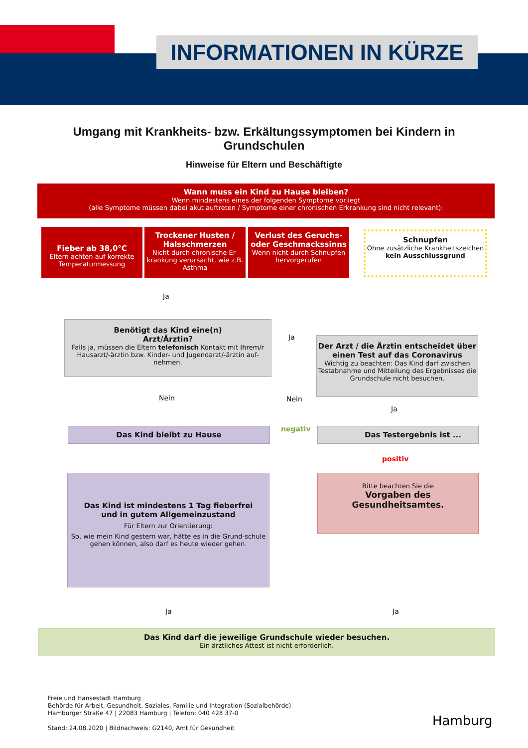INFORMATIONEN IN KÜRZE
Umgang mit Krankheits- bzw. Erkältungssymptomen bei Kindern in
Grundschulen
Hinweise für Eltern und Beschäftigte
Wann muss ein Kind zu Hause bleiben?
Wenn mindestens eines der folgenden Symptome vorliegt
(alle Symptome müssen dabei akut auftreten / Symptome einer chronischen Erkrankung sind nicht relevant):
Fieber ab 38,0°C
Eltern achten auf korrekte Temperaturmessung
Trockener Husten / Halsschmerzen
Nicht durch chronische Er-krankung verursacht, wie z.B. Asthma
Verlust des Geruchs- oder Geschmackssinns
Wenn nicht durch Schnupfen hervorgerufen
Schnupfen
Ohne zusätzliche Krankheitszeichen
kein Ausschlussgrund
Ja
Benötigt das Kind eine(n)
Arzt/Ärztin?
Falls ja, müssen die Eltern telefonisch Kontakt mit Ihrem/r Hausarzt/-ärztin bzw. Kinder- und Jugendarzt/-ärztin auf-nehmen.
Ja
Der Arzt / die Ärztin entscheidet über einen Test auf das Coronavirus
Wichtig zu beachten: Das Kind darf zwischen Testabnahme und Mitteilung des Ergebnisses die Grundschule nicht besuchen.
Nein Nein
Ja
Das Kind bleibt zu Hause negativ Das Testergebnis ist ...
positiv
Das Kind ist mindestens 1 Tag fieberfrei
und in gutem Allgemeinzustand
Für Eltern zur Orientierung:
So, wie mein Kind gestern war, hätte es in die Grund-schule gehen können, also darf es heute wieder gehen.
Bitte beachten Sie die
Vorgaben des Gesundheitsamtes.
Ja Ja
Das Kind darf die jeweilige Grundschule wieder besuchen.
Ein ärztliches Attest ist nicht erforderlich.
Freie und Hansestadt Hamburg
Behörde für Arbeit, Gesundheit, Soziales, Familie und Integration (Sozialbehörde)
Hamburger Straße 47 | 22083 Hamburg | Telefon: 040 428 37-0
Stand: 24.08.2020 | Bildnachweis: G2140, Amt für Gesundheit
Hamburg